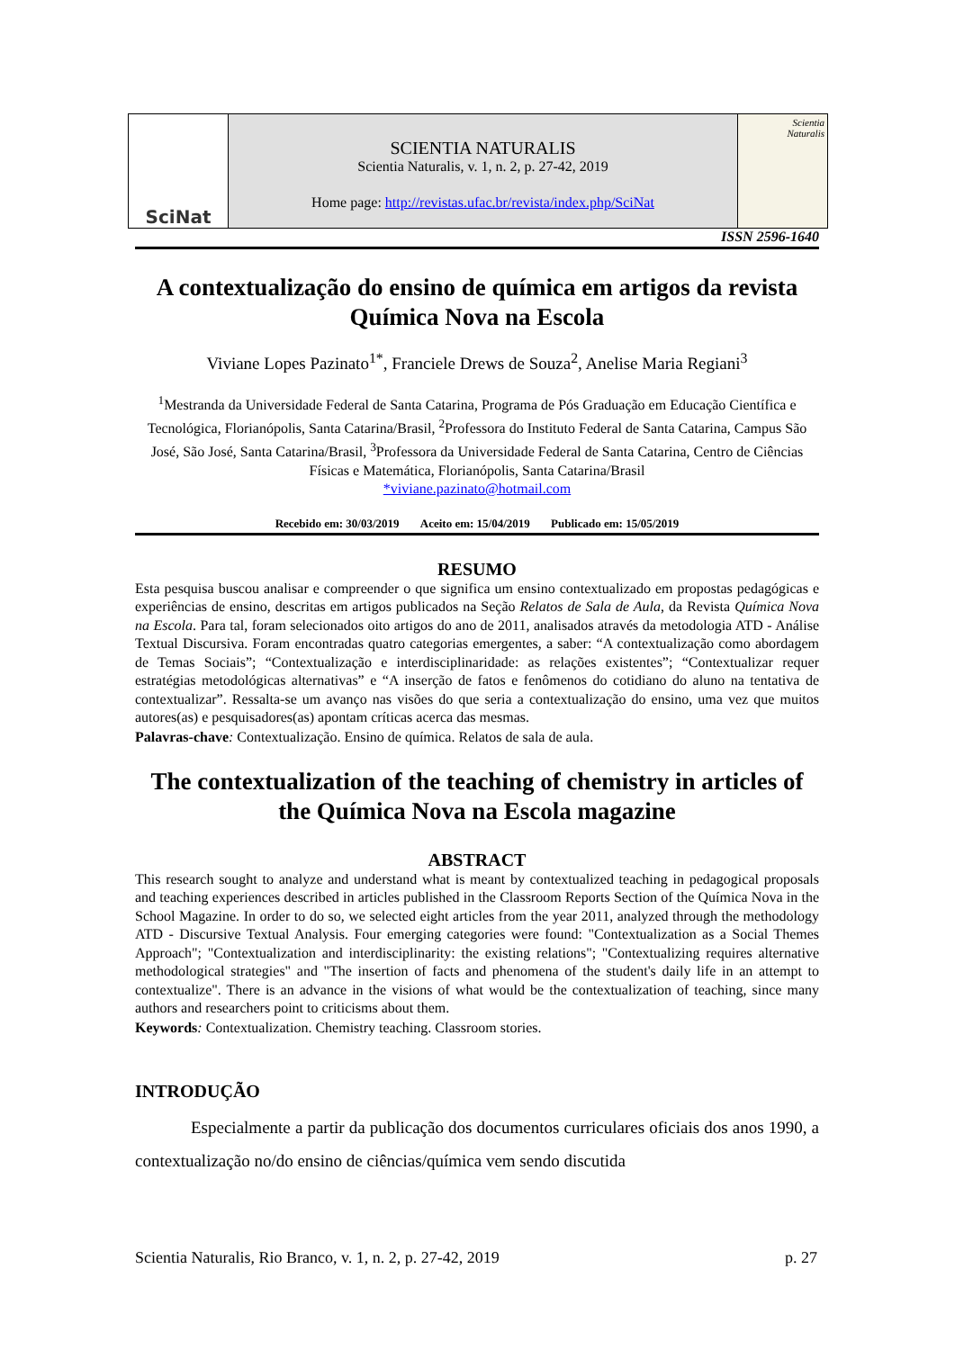SciNat
SCIENTIA NATURALIS
Scientia Naturalis, v. 1, n. 2, p. 27-42, 2019
Home page: http://revistas.ufac.br/revista/index.php/SciNat
Scientia
Naturalis
ISSN 2596-1640
A contextualização do ensino de química em artigos da revista Química Nova na Escola
Viviane Lopes Pazinato<sup>1*</sup>, Franciele Drews de Souza<sup>2</sup>, Anelise Maria Regiani<sup>3</sup>
<sup>1</sup> Mestranda da Universidade Federal de Santa Catarina, Programa de Pós Graduação em Educação Científica e Tecnológica, Florianópolis, Santa Catarina/Brasil, <sup>2</sup>Professora do Instituto Federal de Santa Catarina, Campus São José, São José, Santa Catarina/Brasil, <sup>3</sup>Professora da Universidade Federal de Santa Catarina, Centro de Ciências Físicas e Matemática, Florianópolis, Santa Catarina/Brasil
*viviane.pazinato@hotmail.com
Recebido em: 30/03/2019 Aceito em: 15/04/2019 Publicado em: 15/05/2019
RESUMO
Esta pesquisa buscou analisar e compreender o que significa um ensino contextualizado em propostas pedagógicas e experiências de ensino, descritas em artigos publicados na Seção Relatos de Sala de Aula, da Revista Química Nova na Escola. Para tal, foram selecionados oito artigos do ano de 2011, analisados através da metodologia ATD - Análise Textual Discursiva. Foram encontradas quatro categorias emergentes, a saber: “A contextualização como abordagem de Temas Sociais”; “Contextualização e interdisciplinaridade: as relações existentes”; “Contextualizar requer estratégias metodológicas alternativas” e “A inserção de fatos e fenômenos do cotidiano do aluno na tentativa de contextualizar”. Ressalta-se um avanço nas visões do que seria a contextualização do ensino, uma vez que muitos autores(as) e pesquisadores(as) apontam críticas acerca das mesmas.
Palavras-chave: Contextualização. Ensino de química. Relatos de sala de aula.
The contextualization of the teaching of chemistry in articles of the Química Nova na Escola magazine
ABSTRACT
This research sought to analyze and understand what is meant by contextualized teaching in pedagogical proposals and teaching experiences described in articles published in the Classroom Reports Section of the Química Nova in the School Magazine. In order to do so, we selected eight articles from the year 2011, analyzed through the methodology ATD - Discursive Textual Analysis. Four emerging categories were found: "Contextualization as a Social Themes Approach"; "Contextualization and interdisciplinarity: the existing relations"; "Contextualizing requires alternative methodological strategies" and "The insertion of facts and phenomena of the student's daily life in an attempt to contextualize". There is an advance in the visions of what would be the contextualization of teaching, since many authors and researchers point to criticisms about them.
Keywords: Contextualization. Chemistry teaching. Classroom stories.
INTRODUÇÃO
Especialmente a partir da publicação dos documentos curriculares oficiais dos anos 1990, a contextualização no/do ensino de ciências/química vem sendo discutida
Scientia Naturalis, Rio Branco, v. 1, n. 2, p. 27-42, 2019 p. 27